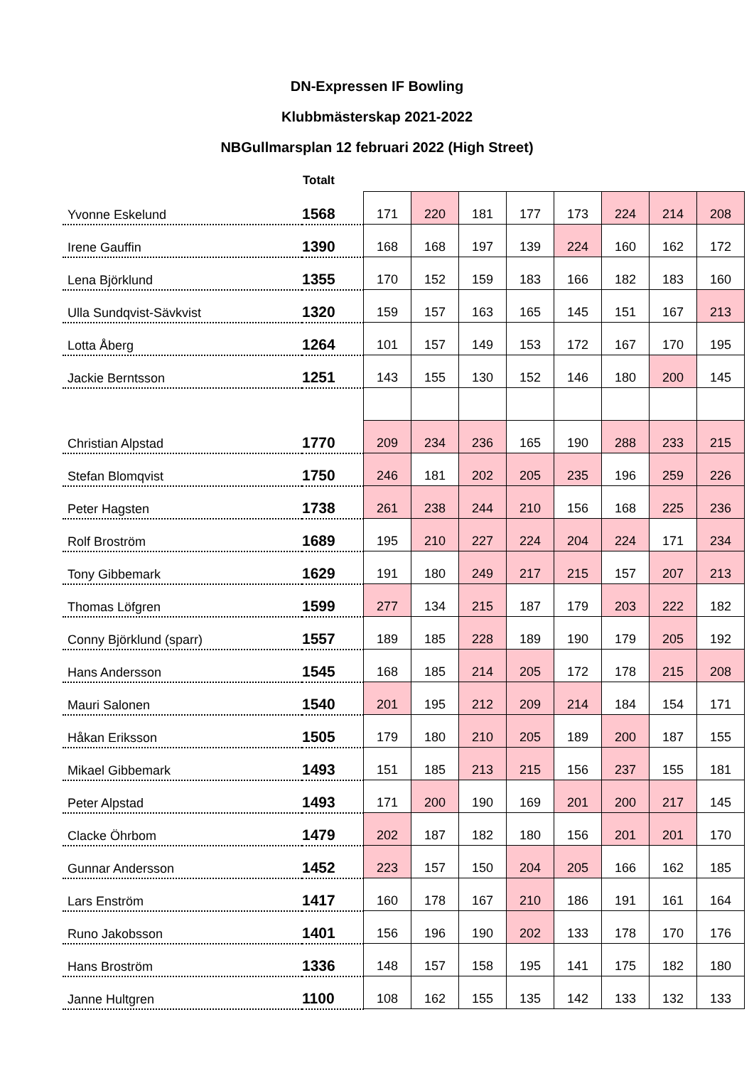DN-Expressen IF Bowling
Klubbmästerskap 2021-2022
NBGullmarsplan 12 februari 2022 (High Street)
| | Totalt | | | | | | | | |
| --- | --- | --- | --- | --- | --- | --- | --- | --- | --- |
| Yvonne Eskelund | 1568 | 171 | 220 | 181 | 177 | 173 | 224 | 214 | 208 |
| Irene Gauffin | 1390 | 168 | 168 | 197 | 139 | 224 | 160 | 162 | 172 |
| Lena Björklund | 1355 | 170 | 152 | 159 | 183 | 166 | 182 | 183 | 160 |
| Ulla Sundqvist-Sävkvist | 1320 | 159 | 157 | 163 | 165 | 145 | 151 | 167 | 213 |
| Lotta Åberg | 1264 | 101 | 157 | 149 | 153 | 172 | 167 | 170 | 195 |
| Jackie Berntsson | 1251 | 143 | 155 | 130 | 152 | 146 | 180 | 200 | 145 |
| Christian Alpstad | 1770 | 209 | 234 | 236 | 165 | 190 | 288 | 233 | 215 |
| Stefan Blomqvist | 1750 | 246 | 181 | 202 | 205 | 235 | 196 | 259 | 226 |
| Peter Hagsten | 1738 | 261 | 238 | 244 | 210 | 156 | 168 | 225 | 236 |
| Rolf Broström | 1689 | 195 | 210 | 227 | 224 | 204 | 224 | 171 | 234 |
| Tony Gibbemark | 1629 | 191 | 180 | 249 | 217 | 215 | 157 | 207 | 213 |
| Thomas Löfgren | 1599 | 277 | 134 | 215 | 187 | 179 | 203 | 222 | 182 |
| Conny Björklund (sparr) | 1557 | 189 | 185 | 228 | 189 | 190 | 179 | 205 | 192 |
| Hans Andersson | 1545 | 168 | 185 | 214 | 205 | 172 | 178 | 215 | 208 |
| Mauri Salonen | 1540 | 201 | 195 | 212 | 209 | 214 | 184 | 154 | 171 |
| Håkan Eriksson | 1505 | 179 | 180 | 210 | 205 | 189 | 200 | 187 | 155 |
| Mikael Gibbemark | 1493 | 151 | 185 | 213 | 215 | 156 | 237 | 155 | 181 |
| Peter Alpstad | 1493 | 171 | 200 | 190 | 169 | 201 | 200 | 217 | 145 |
| Clacke Öhrbom | 1479 | 202 | 187 | 182 | 180 | 156 | 201 | 201 | 170 |
| Gunnar Andersson | 1452 | 223 | 157 | 150 | 204 | 205 | 166 | 162 | 185 |
| Lars Enström | 1417 | 160 | 178 | 167 | 210 | 186 | 191 | 161 | 164 |
| Runo Jakobsson | 1401 | 156 | 196 | 190 | 202 | 133 | 178 | 170 | 176 |
| Hans Broström | 1336 | 148 | 157 | 158 | 195 | 141 | 175 | 182 | 180 |
| Janne Hultgren | 1100 | 108 | 162 | 155 | 135 | 142 | 133 | 132 | 133 |